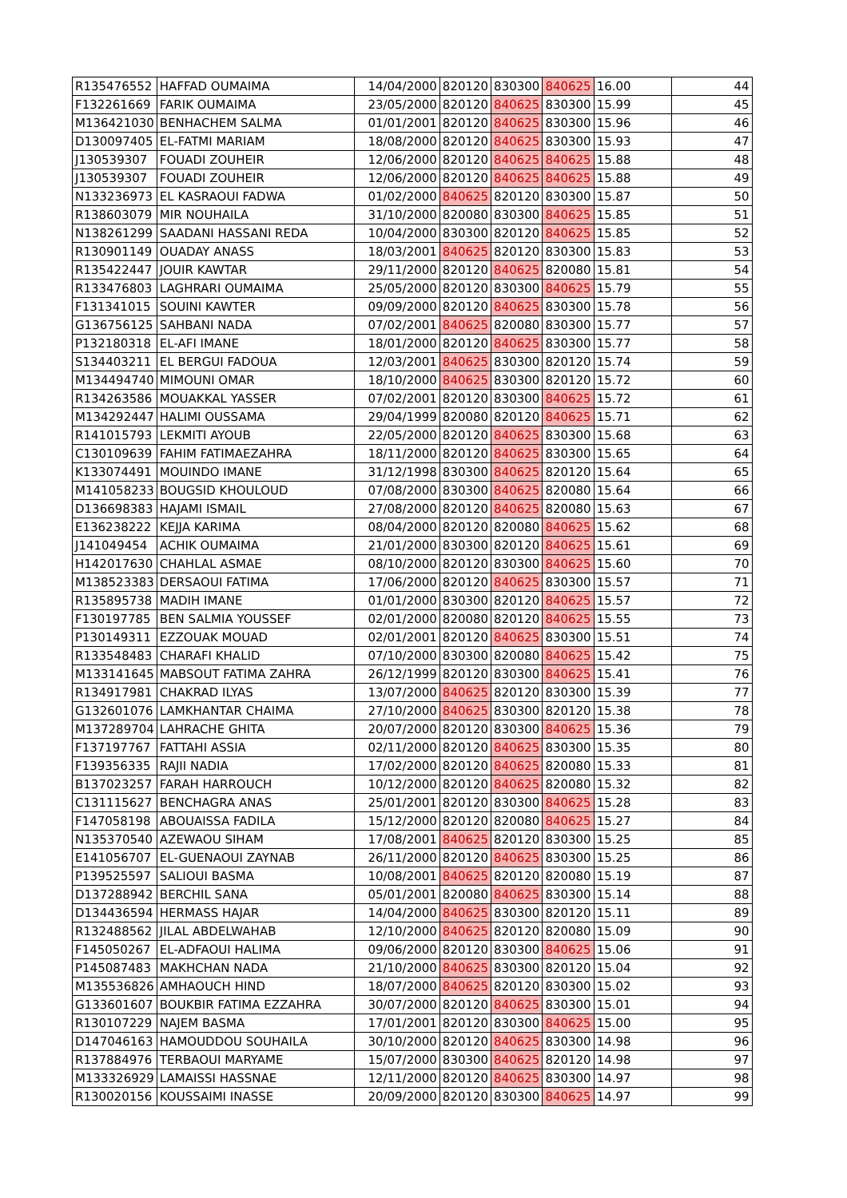| R135476552 | HAFFAD OUMAIMA | 14/04/2000 | 820120 | 830300 | 840625 | 16.00 | 44 |
| F132261669 | FARIK OUMAIMA | 23/05/2000 | 820120 | 840625 | 830300 | 15.99 | 45 |
| M136421030 | BENHACHEM SALMA | 01/01/2001 | 820120 | 840625 | 830300 | 15.96 | 46 |
| D130097405 | EL-FATMI MARIAM | 18/08/2000 | 820120 | 840625 | 830300 | 15.93 | 47 |
| J130539307 | FOUADI ZOUHEIR | 12/06/2000 | 820120 | 840625 | 840625 | 15.88 | 48 |
| J130539307 | FOUADI ZOUHEIR | 12/06/2000 | 820120 | 840625 | 840625 | 15.88 | 49 |
| N133236973 | EL KASRAOUI FADWA | 01/02/2000 | 840625 | 820120 | 830300 | 15.87 | 50 |
| R138603079 | MIR NOUHAILA | 31/10/2000 | 820080 | 830300 | 840625 | 15.85 | 51 |
| N138261299 | SAADANI HASSANI REDA | 10/04/2000 | 830300 | 820120 | 840625 | 15.85 | 52 |
| R130901149 | OUADAY ANASS | 18/03/2001 | 840625 | 820120 | 830300 | 15.83 | 53 |
| R135422447 | JOUIR KAWTAR | 29/11/2000 | 820120 | 840625 | 820080 | 15.81 | 54 |
| R133476803 | LAGHRARI OUMAIMA | 25/05/2000 | 820120 | 830300 | 840625 | 15.79 | 55 |
| F131341015 | SOUINI KAWTER | 09/09/2000 | 820120 | 840625 | 830300 | 15.78 | 56 |
| G136756125 | SAHBANI NADA | 07/02/2001 | 840625 | 820080 | 830300 | 15.77 | 57 |
| P132180318 | EL-AFI IMANE | 18/01/2000 | 820120 | 840625 | 830300 | 15.77 | 58 |
| S134403211 | EL BERGUI FADOUA | 12/03/2001 | 840625 | 830300 | 820120 | 15.74 | 59 |
| M134494740 | MIMOUNI OMAR | 18/10/2000 | 840625 | 830300 | 820120 | 15.72 | 60 |
| R134263586 | MOUAKKAL YASSER | 07/02/2001 | 820120 | 830300 | 840625 | 15.72 | 61 |
| M134292447 | HALIMI OUSSAMA | 29/04/1999 | 820080 | 820120 | 840625 | 15.71 | 62 |
| R141015793 | LEKMITI AYOUB | 22/05/2000 | 820120 | 840625 | 830300 | 15.68 | 63 |
| C130109639 | FAHIM FATIMAEZAHRA | 18/11/2000 | 820120 | 840625 | 830300 | 15.65 | 64 |
| K133074491 | MOUINDO IMANE | 31/12/1998 | 830300 | 840625 | 820120 | 15.64 | 65 |
| M141058233 | BOUGSID KHOULOUD | 07/08/2000 | 830300 | 840625 | 820080 | 15.64 | 66 |
| D136698383 | HAJAMI ISMAIL | 27/08/2000 | 820120 | 840625 | 820080 | 15.63 | 67 |
| E136238222 | KEJJA KARIMA | 08/04/2000 | 820120 | 820080 | 840625 | 15.62 | 68 |
| J141049454 | ACHIK OUMAIMA | 21/01/2000 | 830300 | 820120 | 840625 | 15.61 | 69 |
| H142017630 | CHAHLAL ASMAE | 08/10/2000 | 820120 | 830300 | 840625 | 15.60 | 70 |
| M138523383 | DERSAOUI FATIMA | 17/06/2000 | 820120 | 840625 | 830300 | 15.57 | 71 |
| R135895738 | MADIH IMANE | 01/01/2000 | 830300 | 820120 | 840625 | 15.57 | 72 |
| F130197785 | BEN SALMIA YOUSSEF | 02/01/2000 | 820080 | 820120 | 840625 | 15.55 | 73 |
| P130149311 | EZZOUAK MOUAD | 02/01/2001 | 820120 | 840625 | 830300 | 15.51 | 74 |
| R133548483 | CHARAFI KHALID | 07/10/2000 | 830300 | 820080 | 840625 | 15.42 | 75 |
| M133141645 | MABSOUT FATIMA ZAHRA | 26/12/1999 | 820120 | 830300 | 840625 | 15.41 | 76 |
| R134917981 | CHAKRAD ILYAS | 13/07/2000 | 840625 | 820120 | 830300 | 15.39 | 77 |
| G132601076 | LAMKHANTAR CHAIMA | 27/10/2000 | 840625 | 830300 | 820120 | 15.38 | 78 |
| M137289704 | LAHRACHE GHITA | 20/07/2000 | 820120 | 830300 | 840625 | 15.36 | 79 |
| F137197767 | FATTAHI ASSIA | 02/11/2000 | 820120 | 840625 | 830300 | 15.35 | 80 |
| F139356335 | RAJII NADIA | 17/02/2000 | 820120 | 840625 | 820080 | 15.33 | 81 |
| B137023257 | FARAH HARROUCH | 10/12/2000 | 820120 | 840625 | 820080 | 15.32 | 82 |
| C131115627 | BENCHAGRA ANAS | 25/01/2001 | 820120 | 830300 | 840625 | 15.28 | 83 |
| F147058198 | ABOUAISSA FADILA | 15/12/2000 | 820120 | 820080 | 840625 | 15.27 | 84 |
| N135370540 | AZEWAOU SIHAM | 17/08/2001 | 840625 | 820120 | 830300 | 15.25 | 85 |
| E141056707 | EL-GUENAOUI ZAYNAB | 26/11/2000 | 820120 | 840625 | 830300 | 15.25 | 86 |
| P139525597 | SALIOUI BASMA | 10/08/2001 | 840625 | 820120 | 820080 | 15.19 | 87 |
| D137288942 | BERCHIL SANA | 05/01/2001 | 820080 | 840625 | 830300 | 15.14 | 88 |
| D134436594 | HERMASS HAJAR | 14/04/2000 | 840625 | 830300 | 820120 | 15.11 | 89 |
| R132488562 | JILAL ABDELWAHAB | 12/10/2000 | 840625 | 820120 | 820080 | 15.09 | 90 |
| F145050267 | EL-ADFAOUI HALIMA | 09/06/2000 | 820120 | 830300 | 840625 | 15.06 | 91 |
| P145087483 | MAKHCHAN NADA | 21/10/2000 | 840625 | 830300 | 820120 | 15.04 | 92 |
| M135536826 | AMHAOUCH HIND | 18/07/2000 | 840625 | 820120 | 830300 | 15.02 | 93 |
| G133601607 | BOUKBIR FATIMA EZZAHRA | 30/07/2000 | 820120 | 840625 | 830300 | 15.01 | 94 |
| R130107229 | NAJEM BASMA | 17/01/2001 | 820120 | 830300 | 840625 | 15.00 | 95 |
| D147046163 | HAMOUDDOU SOUHAILA | 30/10/2000 | 820120 | 840625 | 830300 | 14.98 | 96 |
| R137884976 | TERBAOUI MARYAME | 15/07/2000 | 830300 | 840625 | 820120 | 14.98 | 97 |
| M133326929 | LAMAISSI HASSNAE | 12/11/2000 | 820120 | 840625 | 830300 | 14.97 | 98 |
| R130020156 | KOUSSAIMI INASSE | 20/09/2000 | 820120 | 830300 | 840625 | 14.97 | 99 |